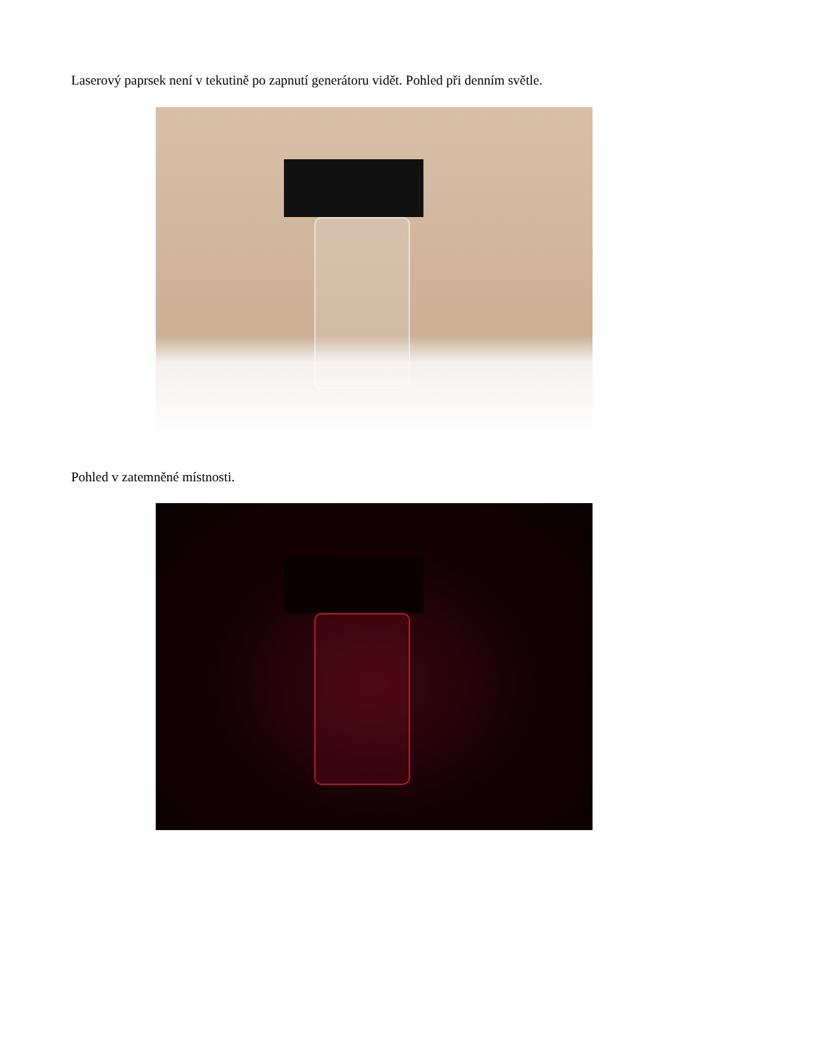Laserový paprsek není v tekutině po zapnutí generátoru vidět. Pohled při denním světle.
Pohled v zatemněné místnosti.